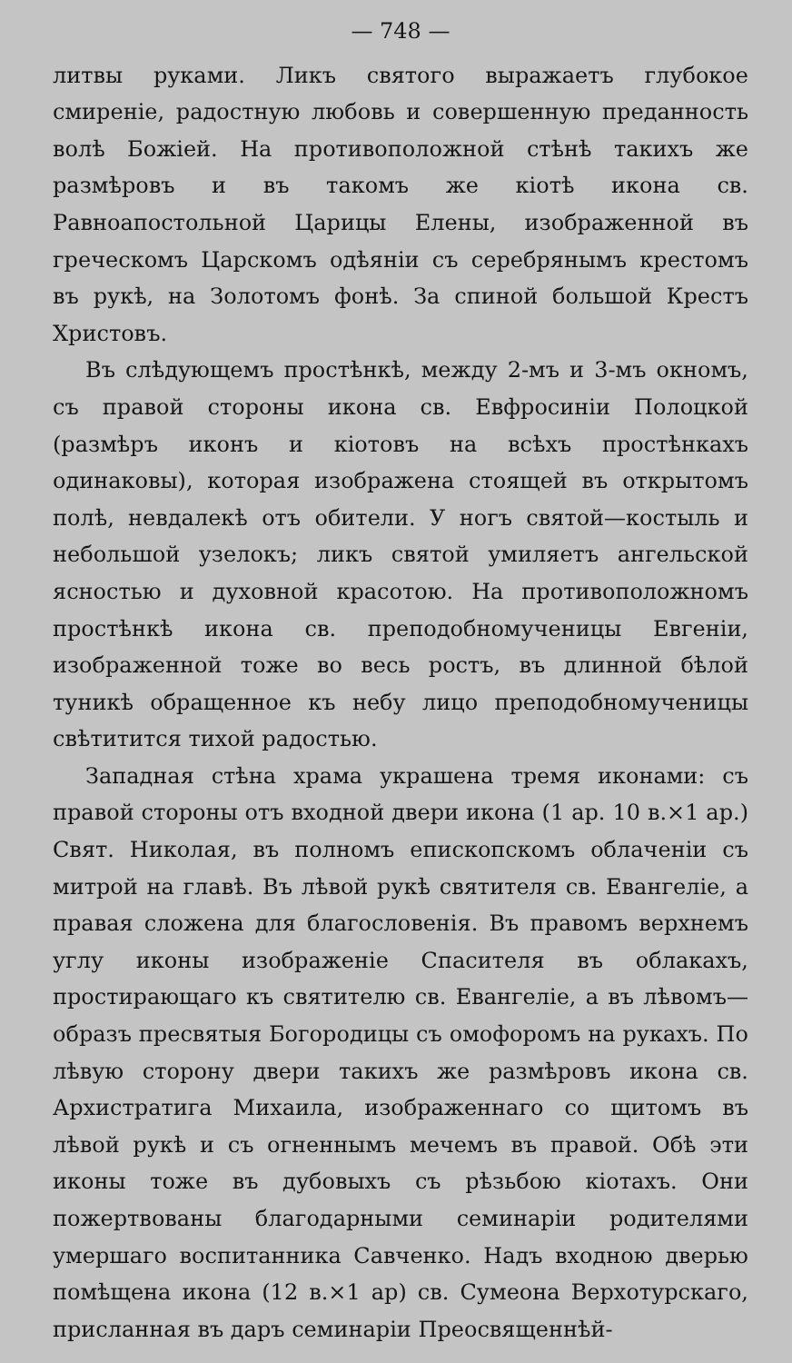— 748 —
литвы руками. Ликъ святого выражаетъ глубокое смиреніе, радостную любовь и совершенную преданность волѣ Божіей. На противоположной стѣнѣ такихъ же размѣровъ и въ такомъ же кіотѣ икона св. Равноапостольной Царицы Елены, изображенной въ греческомъ Царскомъ одѣяніи съ серебрянымъ крестомъ въ рукѣ, на Золотомъ фонѣ. За спиной большой Крестъ Христовъ.
Въ слѣдующемъ простѣнкѣ, между 2-мъ и 3-мъ окномъ, съ правой стороны икона св. Евфросиніи Полоцкой (размѣръ иконъ и кіотовъ на всѣхъ простѣнкахъ одинаковы), которая изображена стоящей въ открытомъ полѣ, невдалекѣ отъ обители. У ногъ святой—костыль и небольшой узелокъ; ликъ святой умиляетъ ангельской ясностью и духовной красотою. На противоположномъ простѣнкѣ икона св. преподобномученицы Евгеніи, изображенной тоже во весь ростъ, въ длинной бѣлой туникѣ обращенное къ небу лицо преподобномученицы свѣтитится тихой радостью.
Западная стѣна храма украшена тремя иконами: съ правой стороны отъ входной двери икона (1 ар. 10 в.×1 ар.) Свят. Николая, въ полномъ епископскомъ облаченіи съ митрой на главѣ. Въ лѣвой рукѣ святителя св. Евангеліе, а правая сложена для благословенія. Въ правомъ верхнемъ углу иконы изображеніе Спасителя въ облакахъ, простирающаго къ святителю св. Евангеліе, а въ лѣвомъ—образъ пресвятыя Богородицы съ омофоромъ на рукахъ. По лѣвую сторону двери такихъ же размѣровъ икона св. Архистратига Михаила, изображеннаго со щитомъ въ лѣвой рукѣ и съ огненнымъ мечемъ въ правой. Обѣ эти иконы тоже въ дубовыхъ съ рѣзьбою кіотахъ. Они пожертвованы благодарными семинаріи родителями умершаго воспитанника Савченко. Надъ входною дверью помѣщена икона (12 в.×1 ар) св. Сумеона Верхотурскаго, присланная въ даръ семинаріи Преосвященнѣй-